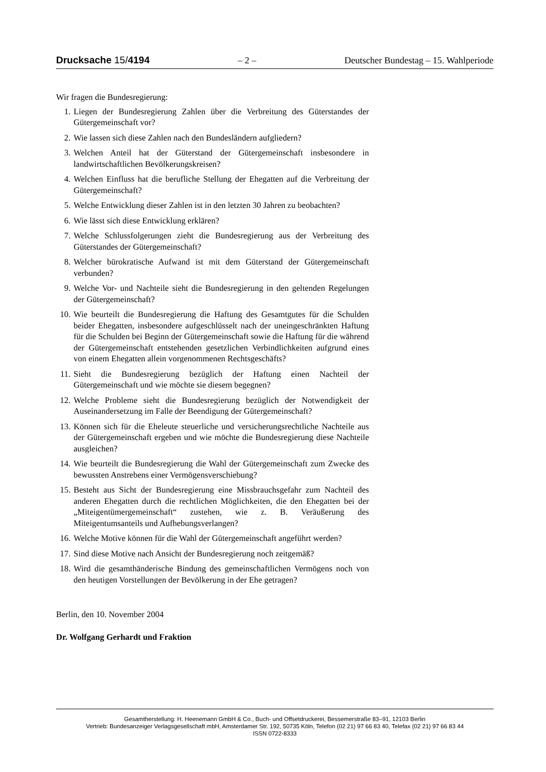Drucksache 15/4194 – 2 – Deutscher Bundestag – 15. Wahlperiode
Wir fragen die Bundesregierung:
1. Liegen der Bundesregierung Zahlen über die Verbreitung des Güterstandes der Gütergemeinschaft vor?
2. Wie lassen sich diese Zahlen nach den Bundesländern aufgliedern?
3. Welchen Anteil hat der Güterstand der Gütergemeinschaft insbesondere in landwirtschaftlichen Bevölkerungskreisen?
4. Welchen Einfluss hat die berufliche Stellung der Ehegatten auf die Verbreitung der Gütergemeinschaft?
5. Welche Entwicklung dieser Zahlen ist in den letzten 30 Jahren zu beobachten?
6. Wie lässt sich diese Entwicklung erklären?
7. Welche Schlussfolgerungen zieht die Bundesregierung aus der Verbreitung des Güterstandes der Gütergemeinschaft?
8. Welcher bürokratische Aufwand ist mit dem Güterstand der Gütergemeinschaft verbunden?
9. Welche Vor- und Nachteile sieht die Bundesregierung in den geltenden Regelungen der Gütergemeinschaft?
10. Wie beurteilt die Bundesregierung die Haftung des Gesamtgutes für die Schulden beider Ehegatten, insbesondere aufgeschlüsselt nach der uneingeschränkten Haftung für die Schulden bei Beginn der Gütergemeinschaft sowie die Haftung für die während der Gütergemeinschaft entstehenden gesetzlichen Verbindlichkeiten aufgrund eines von einem Ehegatten allein vorgenommenen Rechtsgeschäfts?
11. Sieht die Bundesregierung bezüglich der Haftung einen Nachteil der Gütergemeinschaft und wie möchte sie diesem begegnen?
12. Welche Probleme sieht die Bundesregierung bezüglich der Notwendigkeit der Auseinandersetzung im Falle der Beendigung der Gütergemeinschaft?
13. Können sich für die Eheleute steuerliche und versicherungsrechtliche Nachteile aus der Gütergemeinschaft ergeben und wie möchte die Bundesregierung diese Nachteile ausgleichen?
14. Wie beurteilt die Bundesregierung die Wahl der Gütergemeinschaft zum Zwecke des bewussten Anstrebens einer Vermögensverschiebung?
15. Besteht aus Sicht der Bundesregierung eine Missbrauchsgefahr zum Nachteil des anderen Ehegatten durch die rechtlichen Möglichkeiten, die den Ehegatten bei der „Miteigentümergemeinschaft“ zustehen, wie z. B. Veräußerung des Miteigentumsanteils und Aufhebungsverlangen?
16. Welche Motive können für die Wahl der Gütergemeinschaft angeführt werden?
17. Sind diese Motive nach Ansicht der Bundesregierung noch zeitgemäß?
18. Wird die gesamthänderische Bindung des gemeinschaftlichen Vermögens noch von den heutigen Vorstellungen der Bevölkerung in der Ehe getragen?
Berlin, den 10. November 2004
Dr. Wolfgang Gerhardt und Fraktion
Gesamtherstellung: H. Heenemann GmbH & Co., Buch- und Offsetdruckerei, Bessemerstraße 83–91, 12103 Berlin
Vertrieb: Bundesanzeiger Verlagsgesellschaft mbH, Amsterdamer Str. 192, 50735 Köln, Telefon (02 21) 97 66 83 40, Telefax (02 21) 97 66 83 44
ISSN 0722-8333